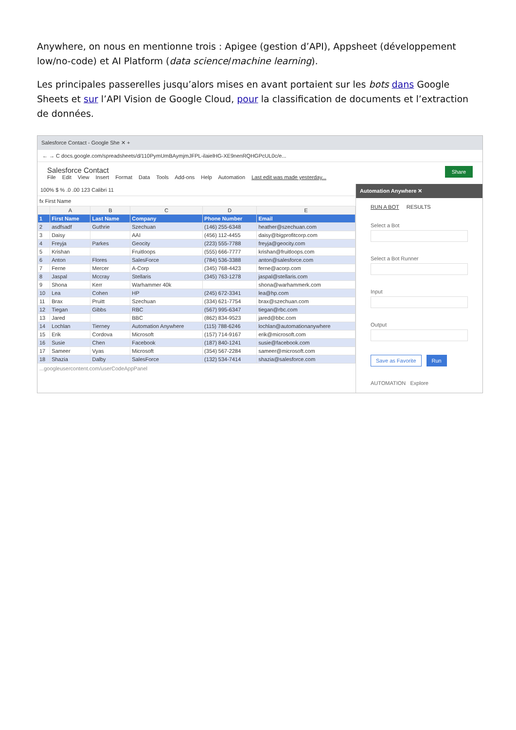Anywhere, on nous en mentionne trois : Apigee (gestion d’API), Appsheet (développement low/no-code) et AI Platform (data science/machine learning).
Les principales passerelles jusqu’alors mises en avant portaient sur les bots dans Google Sheets et sur l’API Vision de Google Cloud, pour la classification de documents et l’extraction de données.
Salesforce Contact - Google She ✕ +
← → C docs.google.com/spreadsheets/d/110PymUmBAymjmJFPL-ilaielHG-XE9nenRQHGPcUL0c/e...
Share
Salesforce Contact
File Edit View Insert Format Data Tools Add-ons Help Automation Last edit was made yesterday...
100% $ % .0 .00 123 Calibri 11
fx First Name
| | A | B | C | D | E |
| --- | --- | --- | --- | --- | --- |
| 1 | First Name | Last Name | Company | Phone Number | Email |
| 2 | asdfsadf | Guthrie | Szechuan | (146) 255-6348 | heather@szechuan.com |
| 3 | Daisy | | AAI | (456) 112-4455 | daisy@bigprofitcorp.com |
| 4 | Freyja | Parkes | Geocity | (223) 555-7788 | freyja@geocity.com |
| 5 | Krishan | | Fruitloops | (555) 666-7777 | krishan@fruitloops.com |
| 6 | Anton | Flores | SalesForce | (784) 536-3388 | anton@salesforce.com |
| 7 | Ferne | Mercer | A-Corp | (345) 768-4423 | ferne@acorp.com |
| 8 | Jaspal | Mccray | Stellaris | (345) 763-1278 | jaspal@stellaris.com |
| 9 | Shona | Kerr | Warhammer 40k | | shona@warhammerk.com |
| 10 | Lea | Cohen | HP | (245) 672-3341 | lea@hp.com |
| 11 | Brax | Pruitt | Szechuan | (334) 621-7754 | brax@szechuan.com |
| 12 | Tiegan | Gibbs | RBC | (567) 995-6347 | tiegan@rbc.com |
| 13 | Jared | | BBC | (862) 834-9523 | jared@bbc.com |
| 14 | Lochlan | Tierney | Automation Anywhere | (115) 788-6246 | lochlan@automationanywhere |
| 15 | Erik | Cordova | Microsoft | (157) 714-9167 | erik@microsoft.com |
| 16 | Susie | Chen | Facebook | (187) 840-1241 | susie@facebook.com |
| 17 | Sameer | Vyas | Microsoft | (354) 567-2284 | sameer@microsoft.com |
| 18 | Shazia | Dalby | SalesForce | (132) 534-7414 | shazia@salesforce.com |
...googleusercontent.com/userCodeAppPanel
Automation Anywhere ✕
RUN A BOT RESULTS
Select a Bot
Select a Bot Runner
Input
Output
Save as Favorite Run
AUTOMATION Explore